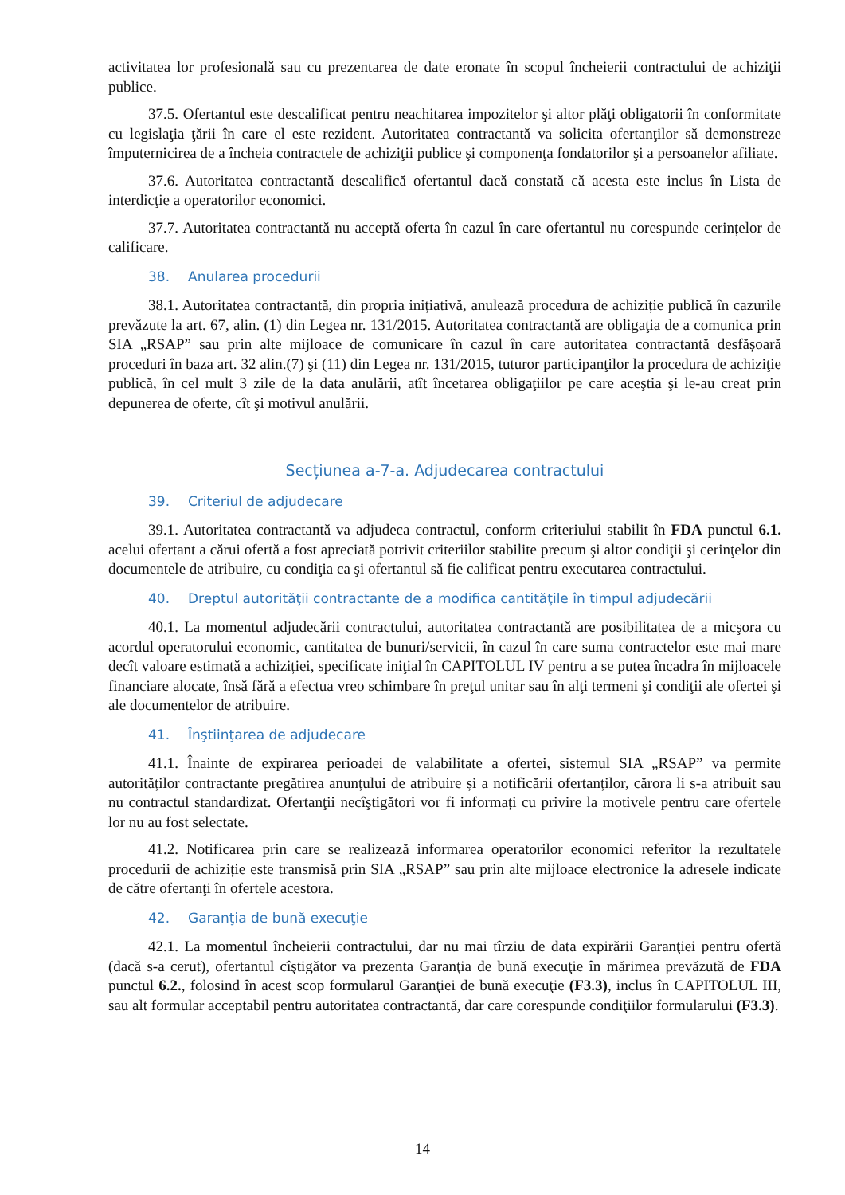activitatea lor profesională sau cu prezentarea de date eronate în scopul încheierii contractului de achiziţii publice.
37.5. Ofertantul este descalificat pentru neachitarea impozitelor şi altor plăţi obligatorii în conformitate cu legislaţia ţării în care el este rezident. Autoritatea contractantă va solicita ofertanţilor să demonstreze împuternicirea de a încheia contractele de achiziţii publice şi componenţa fondatorilor şi a persoanelor afiliate.
37.6. Autoritatea contractantă descalifică ofertantul dacă constată că acesta este inclus în Lista de interdicţie a operatorilor economici.
37.7. Autoritatea contractantă nu acceptă oferta în cazul în care ofertantul nu corespunde cerințelor de calificare.
38. Anularea procedurii
38.1. Autoritatea contractantă, din propria inițiativă, anulează procedura de achiziție publică în cazurile prevăzute la art. 67, alin. (1) din Legea nr. 131/2015. Autoritatea contractantă are obligaţia de a comunica prin SIA „RSAP” sau prin alte mijloace de comunicare în cazul în care autoritatea contractantă desfășoară proceduri în baza art. 32 alin.(7) şi (11) din Legea nr. 131/2015, tuturor participanţilor la procedura de achiziţie publică, în cel mult 3 zile de la data anulării, atît încetarea obligaţiilor pe care aceştia şi le-au creat prin depunerea de oferte, cît şi motivul anulării.
Secțiunea a-7-a. Adjudecarea contractului
39. Criteriul de adjudecare
39.1. Autoritatea contractantă va adjudeca contractul, conform criteriului stabilit în FDA punctul 6.1. acelui ofertant a cărui ofertă a fost apreciată potrivit criteriilor stabilite precum şi altor condiţii şi cerinţelor din documentele de atribuire, cu condiţia ca şi ofertantul să fie calificat pentru executarea contractului.
40. Dreptul autorităţii contractante de a modifica cantităţile în timpul adjudecării
40.1. La momentul adjudecării contractului, autoritatea contractantă are posibilitatea de a micşora cu acordul operatorului economic, cantitatea de bunuri/servicii, în cazul în care suma contractelor este mai mare decît valoare estimată a achiziției, specificate iniţial în CAPITOLUL IV pentru a se putea încadra în mijloacele financiare alocate, însă fără a efectua vreo schimbare în preţul unitar sau în alţi termeni şi condiţii ale ofertei şi ale documentelor de atribuire.
41. Înştiinţarea de adjudecare
41.1. Înainte de expirarea perioadei de valabilitate a ofertei, sistemul SIA „RSAP” va permite autorităților contractante pregătirea anunțului de atribuire și a notificării ofertanților, cărora li s-a atribuit sau nu contractul standardizat. Ofertanţii necîştigători vor fi informați cu privire la motivele pentru care ofertele lor nu au fost selectate.
41.2. Notificarea prin care se realizează informarea operatorilor economici referitor la rezultatele procedurii de achiziție este transmisă prin SIA „RSAP” sau prin alte mijloace electronice la adresele indicate de către ofertanţi în ofertele acestora.
42. Garanţia de bună execuţie
42.1. La momentul încheierii contractului, dar nu mai tîrziu de data expirării Garanţiei pentru ofertă (dacă s-a cerut), ofertantul cîştigător va prezenta Garanţia de bună execuţie în mărimea prevăzută de FDA punctul 6.2., folosind în acest scop formularul Garanţiei de bună execuţie (F3.3), inclus în CAPITOLUL III, sau alt formular acceptabil pentru autoritatea contractantă, dar care corespunde condiţiilor formularului (F3.3).
14